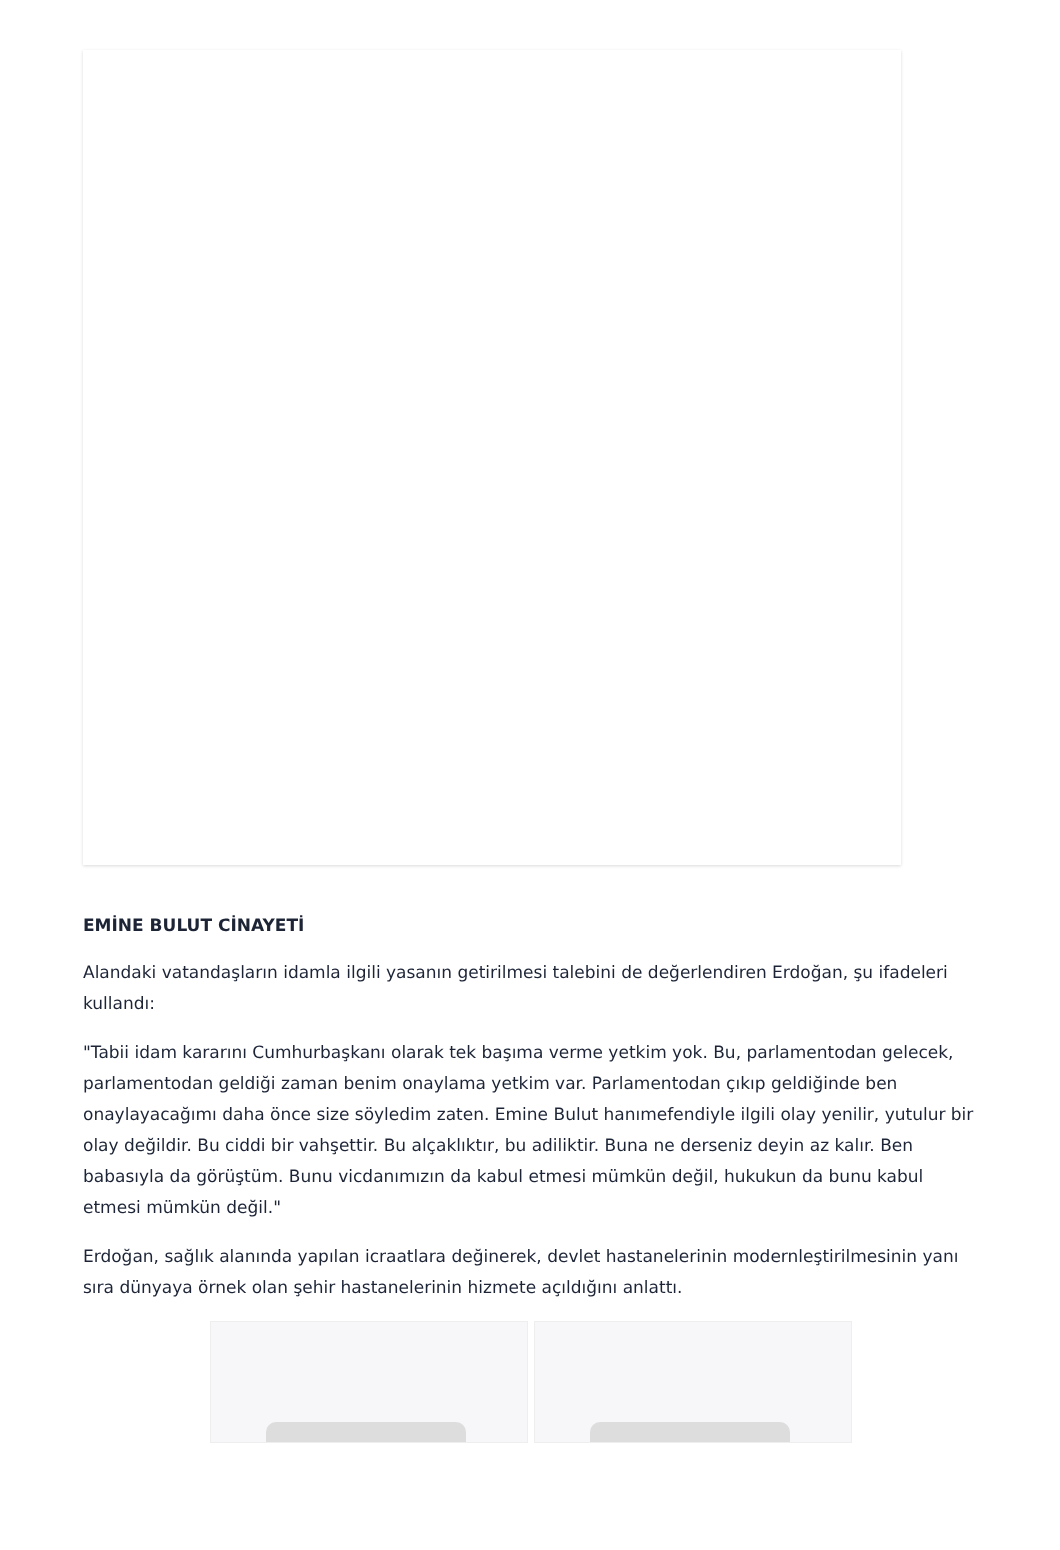EMİNE BULUT CİNAYETİ
Alandaki vatandaşların idamla ilgili yasanın getirilmesi talebini de değerlendiren Erdoğan, şu ifadeleri kullandı:
"Tabii idam kararını Cumhurbaşkanı olarak tek başıma verme yetkim yok. Bu, parlamentodan gelecek, parlamentodan geldiği zaman benim onaylama yetkim var. Parlamentodan çıkıp geldiğinde ben onaylayacağımı daha önce size söyledim zaten. Emine Bulut hanımefendiyle ilgili olay yenilir, yutulur bir olay değildir. Bu ciddi bir vahşettir. Bu alçaklıktır, bu adiliktir. Buna ne derseniz deyin az kalır. Ben babasıyla da görüştüm. Bunu vicdanımızın da kabul etmesi mümkün değil, hukukun da bunu kabul etmesi mümkün değil."
Erdoğan, sağlık alanında yapılan icraatlara değinerek, devlet hastanelerinin modernleştirilmesinin yanı sıra dünyaya örnek olan şehir hastanelerinin hizmete açıldığını anlattı.